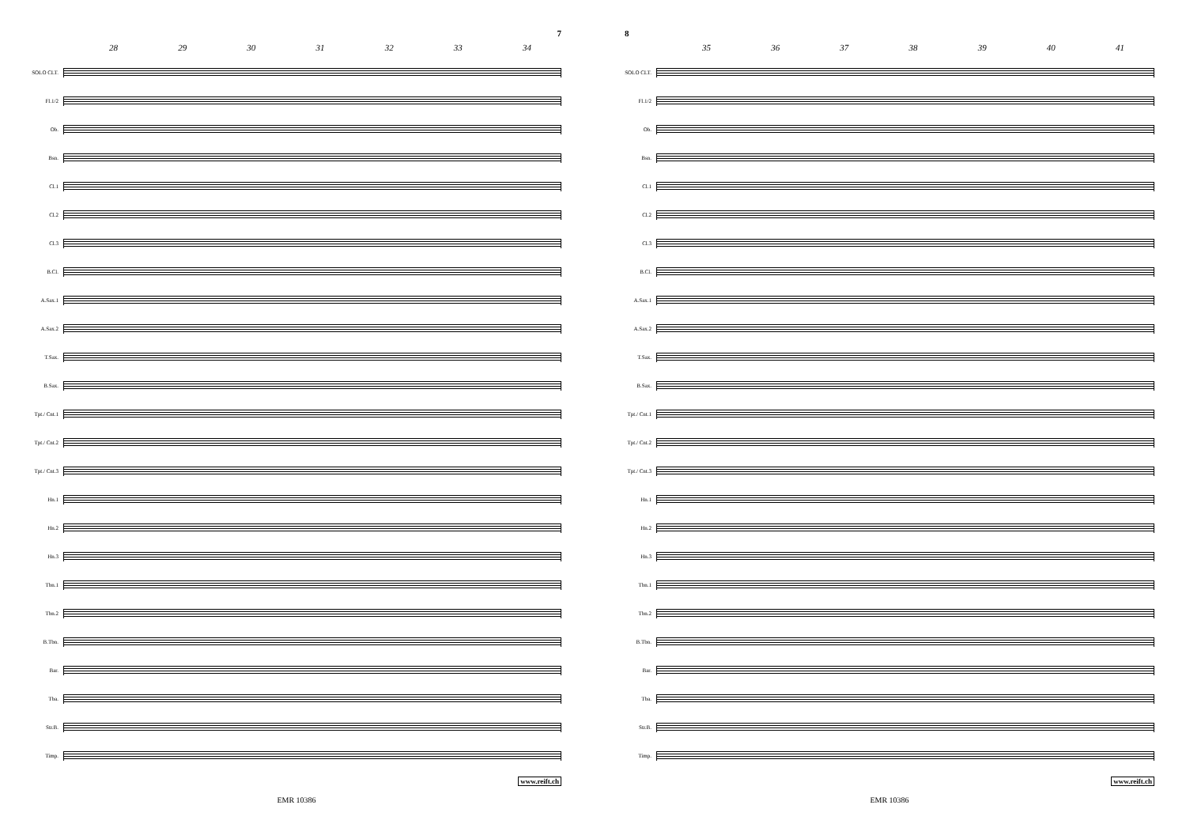7
28 29 30 31 32 33 34
SOLO CLT.
Fl.1/2
Ob.
Bsn.
Cl.1
Cl.2
Cl.3
B.Cl.
A.Sax.1
A.Sax.2
T.Sax.
B.Sax.
Tpt./ Cnt.1
Tpt./ Cnt.2
Tpt./ Cnt.3
Hn.1
Hn.2
Hn.3
Tbn.1
Tbn.2
B.Tbn.
Bar.
Tba.
Str.B.
Timp.
www.reift.ch
EMR 10386
8
35 36 37 38 39 40 41
SOLO CLT.
Fl.1/2
Ob.
Bsn.
Cl.1
Cl.2
Cl.3
B.Cl.
A.Sax.1
A.Sax.2
T.Sax.
B.Sax.
Tpt./ Cnt.1
Tpt./ Cnt.2
Tpt./ Cnt.3
Hn.1
Hn.2
Hn.3
Tbn.1
Tbn.2
B.Tbn.
Bar.
Tba.
Str.B.
Timp.
www.reift.ch
EMR 10386